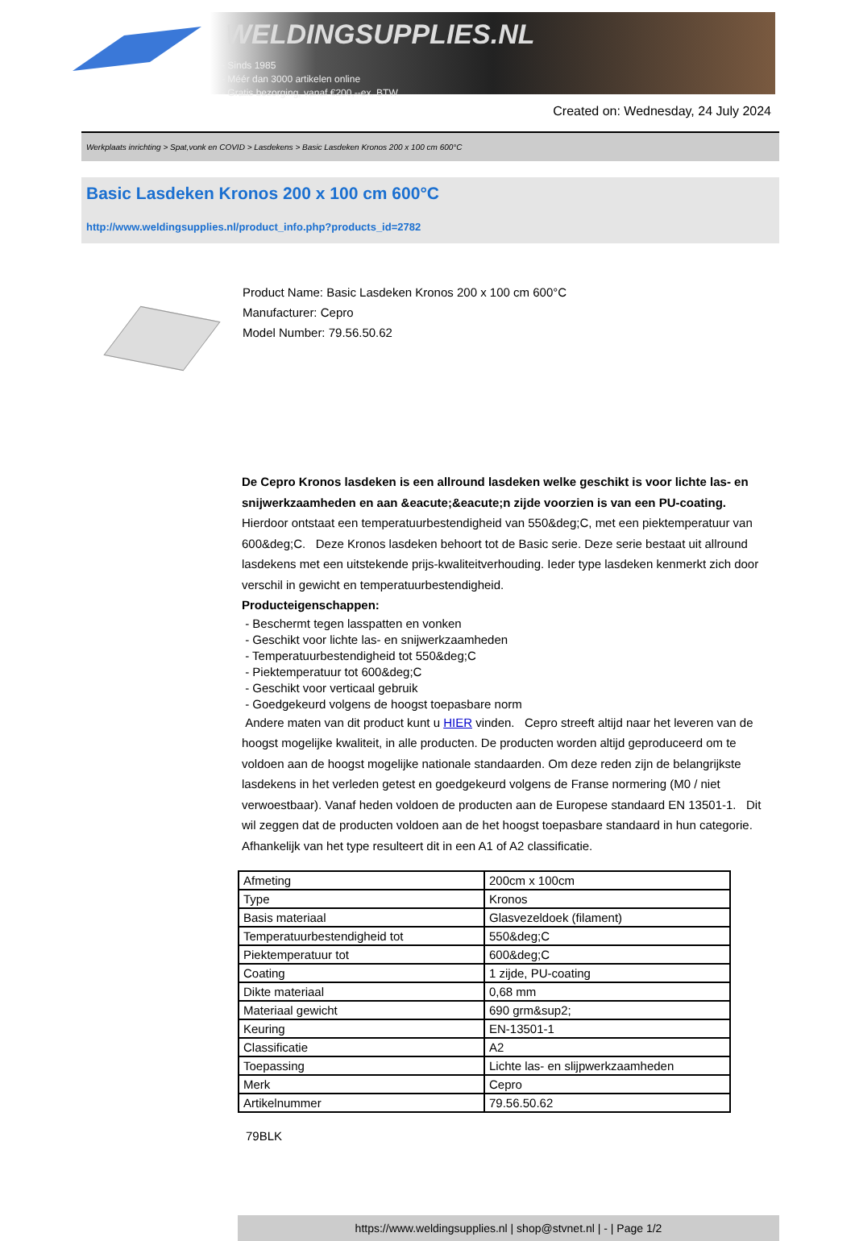WELDINGSUPPLIES.NL
- Sinds 1985
- Méér dan 3000 artikelen online
- Gratis bezorging, vanaf €200,--ex. BTW
Created on: Wednesday, 24 July 2024
Werkplaats inrichting > Spat,vonk en COVID > Lasdekens > Basic Lasdeken Kronos 200 x 100 cm 600°C
Basic Lasdeken Kronos 200 x 100 cm 600°C
http://www.weldingsupplies.nl/product_info.php?products_id=2782
Product Name: Basic Lasdeken Kronos 200 x 100 cm 600°C
Manufacturer: Cepro
Model Number: 79.56.50.62
De Cepro Kronos lasdeken is een allround lasdeken welke geschikt is voor lichte las- en snijwerkzaamheden en aan &eacute;&eacute;n zijde voorzien is van een PU-coating. Hierdoor ontstaat een temperatuurbestendigheid van 550&deg;C, met een piektemperatuur van 600&deg;C. Deze Kronos lasdeken behoort tot de Basic serie. Deze serie bestaat uit allround lasdekens met een uitstekende prijs-kwaliteitverhouding. Ieder type lasdeken kenmerkt zich door verschil in gewicht en temperatuurbestendigheid.
Producteigenschappen:
- Beschermt tegen lasspatten en vonken
- Geschikt voor lichte las- en snijwerkzaamheden
- Temperatuurbestendigheid tot 550&deg;C
- Piektemperatuur tot 600&deg;C
- Geschikt voor verticaal gebruik
- Goedgekeurd volgens de hoogst toepasbare norm
Andere maten van dit product kunt u HIER vinden. Cepro streeft altijd naar het leveren van de hoogst mogelijke kwaliteit, in alle producten. De producten worden altijd geproduceerd om te voldoen aan de hoogst mogelijke nationale standaarden. Om deze reden zijn de belangrijkste lasdekens in het verleden getest en goedgekeurd volgens de Franse normering (M0 / niet verwoestbaar). Vanaf heden voldoen de producten aan de Europese standaard EN 13501-1. Dit wil zeggen dat de producten voldoen aan de het hoogst toepasbare standaard in hun categorie. Afhankelijk van het type resulteert dit in een A1 of A2 classificatie.
| Afmeting | 200cm x 100cm |
| Type | Kronos |
| Basis materiaal | Glasvezeldoek (filament) |
| Temperatuurbestendigheid tot | 550&deg;C |
| Piektemperatuur tot | 600&deg;C |
| Coating | 1 zijde, PU-coating |
| Dikte materiaal | 0,68 mm |
| Materiaal gewicht | 690 grm&sup2; |
| Keuring | EN-13501-1 |
| Classificatie | A2 |
| Toepassing | Lichte las- en slijpwerkzaamheden |
| Merk | Cepro |
| Artikelnummer | 79.56.50.62 |
79BLK
https://www.weldingsupplies.nl | shop@stvnet.nl | - | Page 1/2